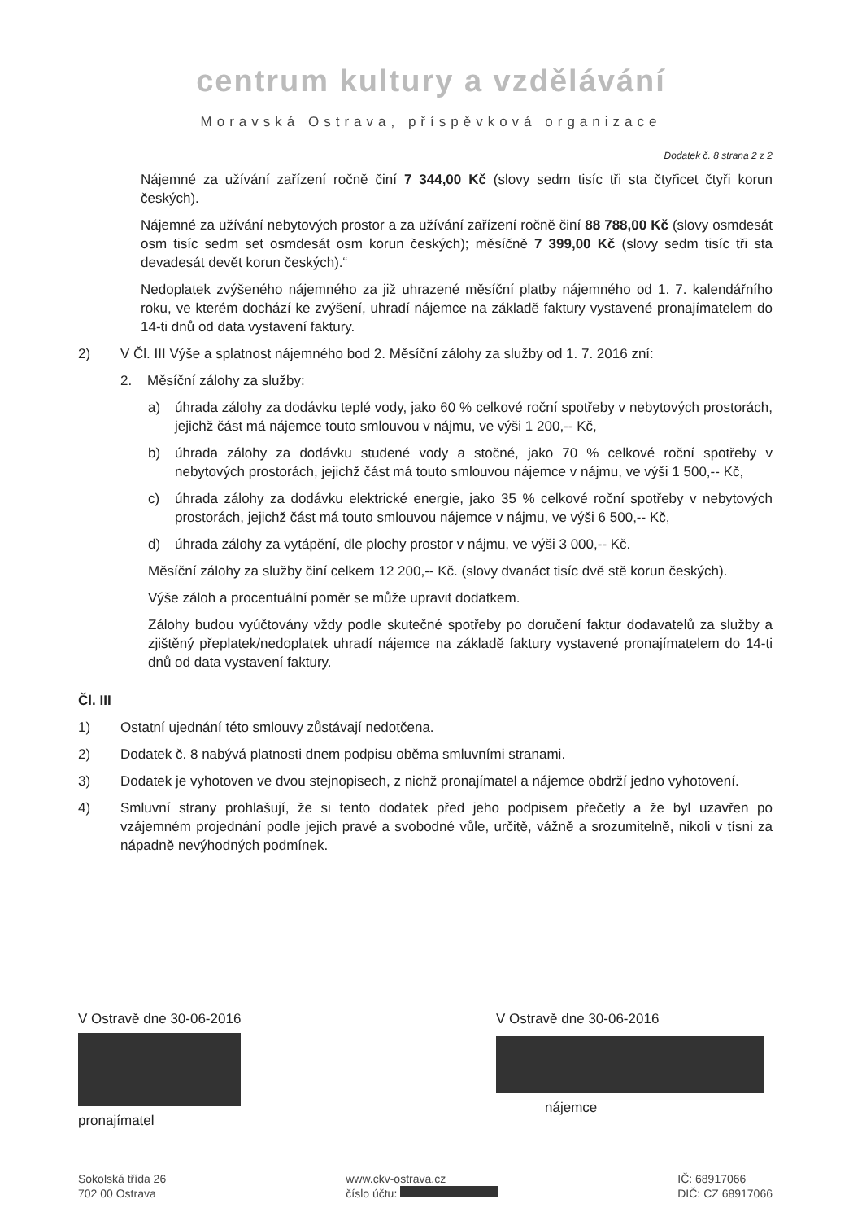centrum kultury a vzdělávání
Moravská Ostrava, příspěvková organizace
Dodatek č. 8 strana 2 z 2
Nájemné za užívání zařízení ročně činí 7 344,00 Kč (slovy sedm tisíc tři sta čtyřicet čtyři korun českých).
Nájemné za užívání nebytových prostor a za užívání zařízení ročně činí 88 788,00 Kč (slovy osmdesát osm tisíc sedm set osmdesát osm korun českých); měsíčně 7 399,00 Kč (slovy sedm tisíc tři sta devadesát devět korun českých).“
Nedoplatek zvýšeného nájemného za již uhrazené měsíční platby nájemného od 1. 7. kalendářního roku, ve kterém dochází ke zvýšení, uhradí nájemce na základě faktury vystavené pronajímatelem do 14-ti dnů od data vystavení faktury.
2) V Čl. III Výše a splatnost nájemného bod 2. Měsíční zálohy za služby od 1. 7. 2016 zní:
2. Měsíční zálohy za služby:
a) úhrada zálohy za dodávku teplé vody, jako 60 % celkové roční spotřeby v nebytových prostorách, jejichž část má nájemce touto smlouvou v nájmu, ve výši 1 200,-- Kč,
b) úhrada zálohy za dodávku studené vody a stočné, jako 70 % celkové roční spotřeby v nebytových prostorách, jejichž část má touto smlouvou nájemce v nájmu, ve výši 1 500,-- Kč,
c) úhrada zálohy za dodávku elektrické energie, jako 35 % celkové roční spotřeby v nebytových prostorách, jejichž část má touto smlouvou nájemce v nájmu, ve výši 6 500,-- Kč,
d) úhrada zálohy za vytápění, dle plochy prostor v nájmu, ve výši 3 000,-- Kč.
Měsíční zálohy za služby činí celkem 12 200,-- Kč. (slovy dvanáct tisíc dvě stě korun českých).
Výše záloh a procentuální poměr se může upravit dodatkem.
Zálohy budou vyúčtovány vždy podle skutečné spotřeby po doručení faktur dodavatelů za služby a zjištěný přeplatek/nedoplatek uhradí nájemce na základě faktury vystavené pronajímatelem do 14-ti dnů od data vystavení faktury.
Čl. III
1) Ostatní ujednání této smlouvy zůstávají nedotčena.
2) Dodatek č. 8 nabývá platnosti dnem podpisu oběma smluvními stranami.
3) Dodatek je vyhotoven ve dvou stejnopisech, z nichž pronajímatel a nájemce obdrží jedno vyhotovení.
4) Smluvní strany prohlašují, že si tento dodatek před jeho podpisem přečetly a že byl uzavřen po vzájemném projednání podle jejich pravé a svobodné vůle, určitě, vážně a srozumitelně, nikoli v tísni za nápadně nevýhodných podmínek.
V Ostravě dne 30-06-2016
pronajímatel
V Ostravě dne 30-06-2016
nájemce
Sokolská třída 26
702 00 Ostrava
www.ckv-ostrava.cz
číslo účtu:
IČ: 68917066
DIČ: CZ 68917066